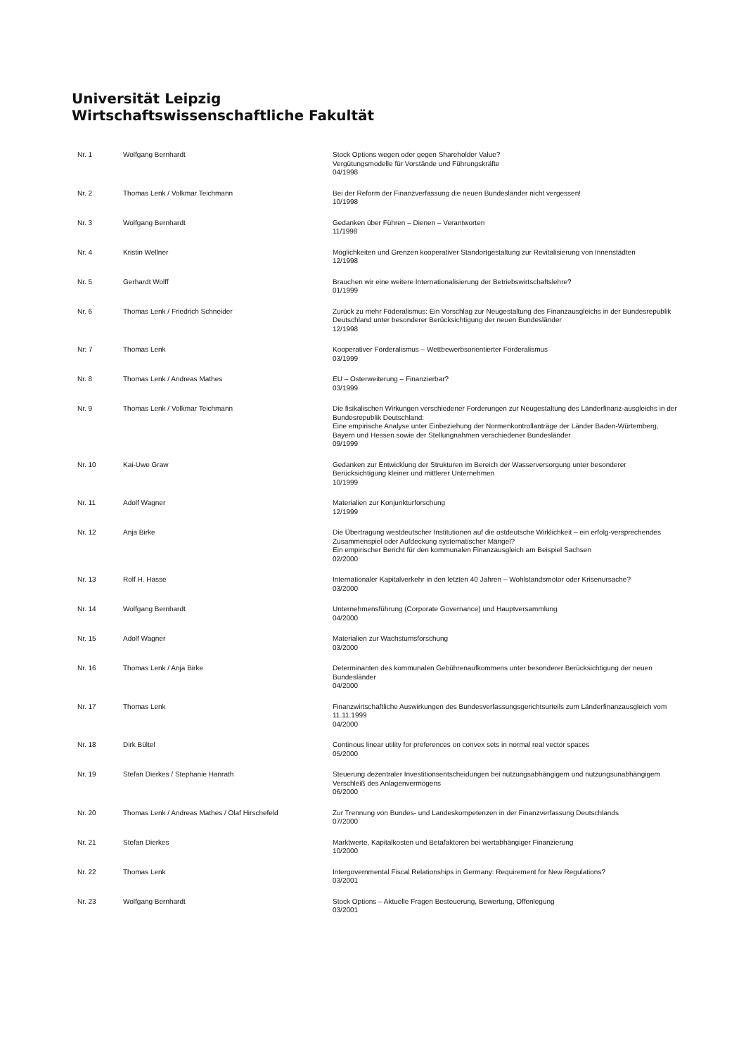Universität Leipzig
Wirtschaftswissenschaftliche Fakultät
| Nr. 1 | Wolfgang Bernhardt | Stock Options wegen oder gegen Shareholder Value? Vergütungsmodelle für Vorstände und Führungskräfte 04/1998 |
| Nr. 2 | Thomas Lenk / Volkmar Teichmann | Bei der Reform der Finanzverfassung die neuen Bundesländer nicht vergessen! 10/1998 |
| Nr. 3 | Wolfgang Bernhardt | Gedanken über Führen – Dienen – Verantworten 11/1998 |
| Nr. 4 | Kristin Wellner | Möglichkeiten und Grenzen kooperativer Standortgestaltung zur Revitalisierung von Innenstädten 12/1998 |
| Nr. 5 | Gerhardt Wolff | Brauchen wir eine weitere Internationalisierung der Betriebswirtschaftslehre? 01/1999 |
| Nr. 6 | Thomas Lenk / Friedrich Schneider | Zurück zu mehr Föderalismus: Ein Vorschlag zur Neugestaltung des Finanzausgleichs in der Bundesrepublik Deutschland unter besonderer Berücksichtigung der neuen Bundesländer 12/1998 |
| Nr: 7 | Thomas Lenk | Kooperativer Förderalismus – Wettbewerbsorientierter Förderalismus 03/1999 |
| Nr. 8 | Thomas Lenk / Andreas Mathes | EU – Osterweiterung – Finanzierbar? 03/1999 |
| Nr. 9 | Thomas Lenk / Volkmar Teichmann | Die fisikalischen Wirkungen verschiedener Forderungen zur Neugestaltung des Länderfinanz-ausgleichs in der Bundesrepublik Deutschland: Eine empirische Analyse unter Einbeziehung der Normenkontrollanträge der Länder Baden-Würtemberg, Bayern und Hessen sowie der Stellungnahmen verschiedener Bundesländer 09/1999 |
| Nr. 10 | Kai-Uwe Graw | Gedanken zur Entwicklung der Strukturen im Bereich der Wasserversorgung unter besonderer Berücksichtigung kleiner und mittlerer Unternehmen 10/1999 |
| Nr. 11 | Adolf Wagner | Materialien zur Konjunkturforschung 12/1999 |
| Nr. 12 | Anja Birke | Die Übertragung westdeutscher Institutionen auf die ostdeutsche Wirklichkeit – ein erfolg-versprechendes Zusammenspiel oder Aufdeckung systematischer Mängel? Ein empirischer Bericht für den kommunalen Finanzausgleich am Beispiel Sachsen 02/2000 |
| Nr. 13 | Rolf H. Hasse | Internationaler Kapitalverkehr in den letzten 40 Jahren – Wohlstandsmotor oder Krisenursache? 03/2000 |
| Nr. 14 | Wolfgang Bernhardt | Unternehmensführung (Corporate Governance) und Hauptversammlung 04/2000 |
| Nr. 15 | Adolf Wagner | Materialien zur Wachstumsforschung 03/2000 |
| Nr. 16 | Thomas Lenk / Anja Birke | Determinanten des kommunalen Gebührenaufkommens unter besonderer Berücksichtigung der neuen Bundesländer 04/2000 |
| Nr. 17 | Thomas Lenk | Finanzwirtschaftliche Auswirkungen des Bundesverfassungsgerichtsurteils zum Länderfinanzausgleich vom 11.11.1999 04/2000 |
| Nr. 18 | Dirk Bültel | Continous linear utility for preferences on convex sets in normal real vector spaces 05/2000 |
| Nr. 19 | Stefan Dierkes / Stephanie Hanrath | Steuerung dezentraler Investitionsentscheidungen bei nutzungsabhängigem und nutzungsunabhängigem Verschleiß des Anlagenvermögens 06/2000 |
| Nr. 20 | Thomas Lenk / Andreas Mathes / Olaf Hirschefeld | Zur Trennung von Bundes- und Landeskompetenzen in der Finanzverfassung Deutschlands 07/2000 |
| Nr. 21 | Stefan Dierkes | Marktwerte, Kapitalkosten und Betafaktoren bei wertabhängiger Finanzierung 10/2000 |
| Nr. 22 | Thomas Lenk | Intergovernmental Fiscal Relationships in Germany: Requirement for New Regulations? 03/2001 |
| Nr. 23 | Wolfgang Bernhardt | Stock Options – Aktuelle Fragen Besteuerung, Bewertung, Offenlegung 03/2001 |